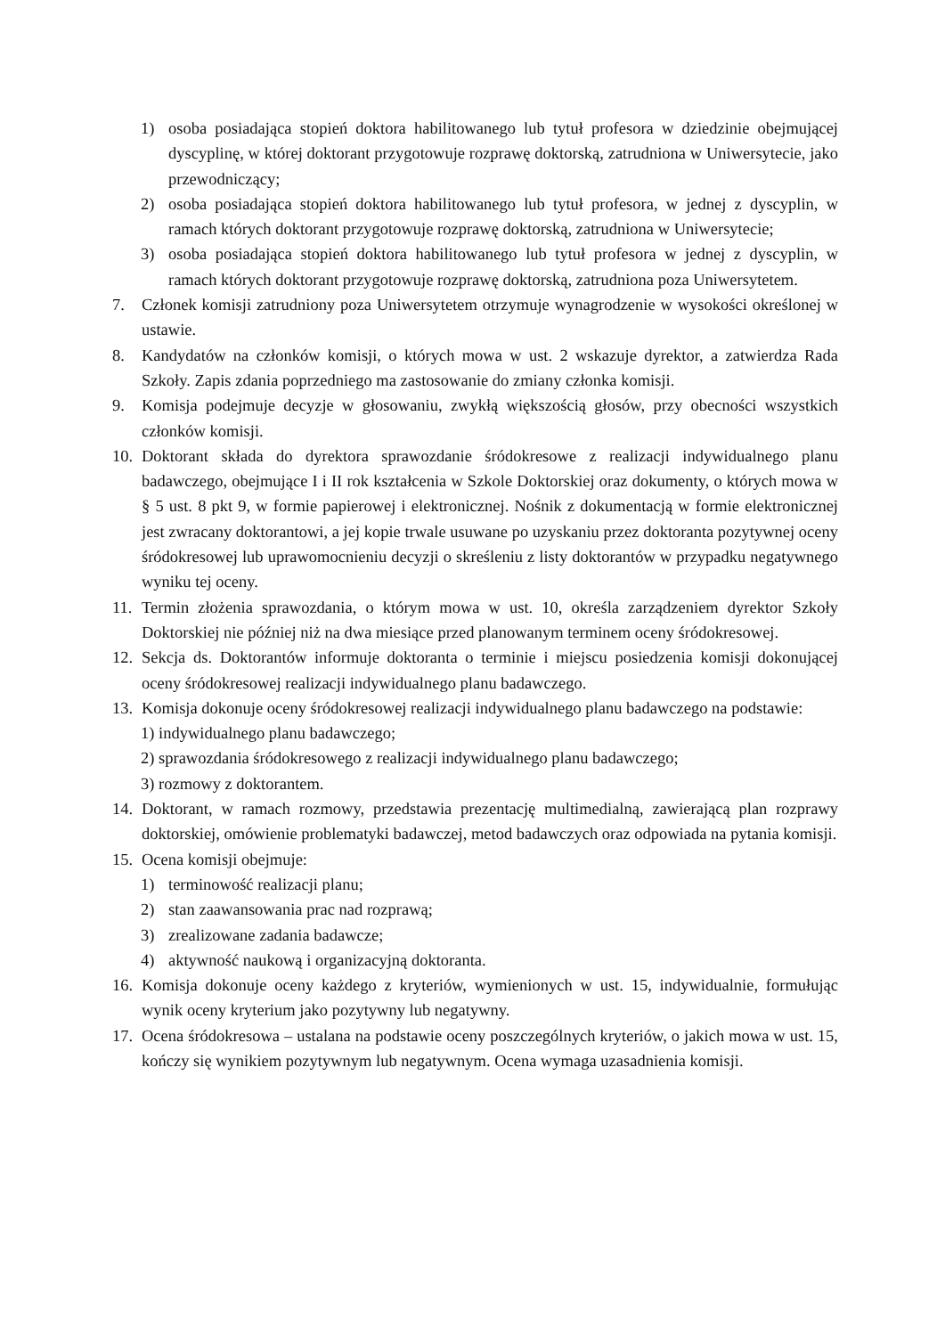1) osoba posiadająca stopień doktora habilitowanego lub tytuł profesora w dziedzinie obejmującej dyscyplinę, w której doktorant przygotowuje rozprawę doktorską, zatrudniona w Uniwersytecie, jako przewodniczący;
2) osoba posiadająca stopień doktora habilitowanego lub tytuł profesora, w jednej z dyscyplin, w ramach których doktorant przygotowuje rozprawę doktorską, zatrudniona w Uniwersytecie;
3) osoba posiadająca stopień doktora habilitowanego lub tytuł profesora w jednej z dyscyplin, w ramach których doktorant przygotowuje rozprawę doktorską, zatrudniona poza Uniwersytetem.
7. Członek komisji zatrudniony poza Uniwersytetem otrzymuje wynagrodzenie w wysokości określonej w ustawie.
8. Kandydatów na członków komisji, o których mowa w ust. 2 wskazuje dyrektor, a zatwierdza Rada Szkoły. Zapis zdania poprzedniego ma zastosowanie do zmiany członka komisji.
9. Komisja podejmuje decyzje w głosowaniu, zwykłą większością głosów, przy obecności wszystkich członków komisji.
10. Doktorant składa do dyrektora sprawozdanie śródokresowe z realizacji indywidualnego planu badawczego, obejmujące I i II rok kształcenia w Szkole Doktorskiej oraz dokumenty, o których mowa w § 5 ust. 8 pkt 9, w formie papierowej i elektronicznej. Nośnik z dokumentacją w formie elektronicznej jest zwracany doktorantowi, a jej kopie trwale usuwane po uzyskaniu przez doktoranta pozytywnej oceny śródokresowej lub uprawomocnieniu decyzji o skreśleniu z listy doktorantów w przypadku negatywnego wyniku tej oceny.
11. Termin złożenia sprawozdania, o którym mowa w ust. 10, określa zarządzeniem dyrektor Szkoły Doktorskiej nie później niż na dwa miesiące przed planowanym terminem oceny śródokresowej.
12. Sekcja ds. Doktorantów informuje doktoranta o terminie i miejscu posiedzenia komisji dokonującej oceny śródokresowej realizacji indywidualnego planu badawczego.
13. Komisja dokonuje oceny śródokresowej realizacji indywidualnego planu badawczego na podstawie:
1) indywidualnego planu badawczego;
2) sprawozdania śródokresowego z realizacji indywidualnego planu badawczego;
3) rozmowy z doktorantem.
14. Doktorant, w ramach rozmowy, przedstawia prezentację multimedialną, zawierającą plan rozprawy doktorskiej, omówienie problematyki badawczej, metod badawczych oraz odpowiada na pytania komisji.
15. Ocena komisji obejmuje:
1) terminowość realizacji planu;
2) stan zaawansowania prac nad rozprawą;
3) zrealizowane zadania badawcze;
4) aktywność naukową i organizacyjną doktoranta.
16. Komisja dokonuje oceny każdego z kryteriów, wymienionych w ust. 15, indywidualnie, formułując wynik oceny kryterium jako pozytywny lub negatywny.
17. Ocena śródokresowa – ustalana na podstawie oceny poszczególnych kryteriów, o jakich mowa w ust. 15, kończy się wynikiem pozytywnym lub negatywnym. Ocena wymaga uzasadnienia komisji.